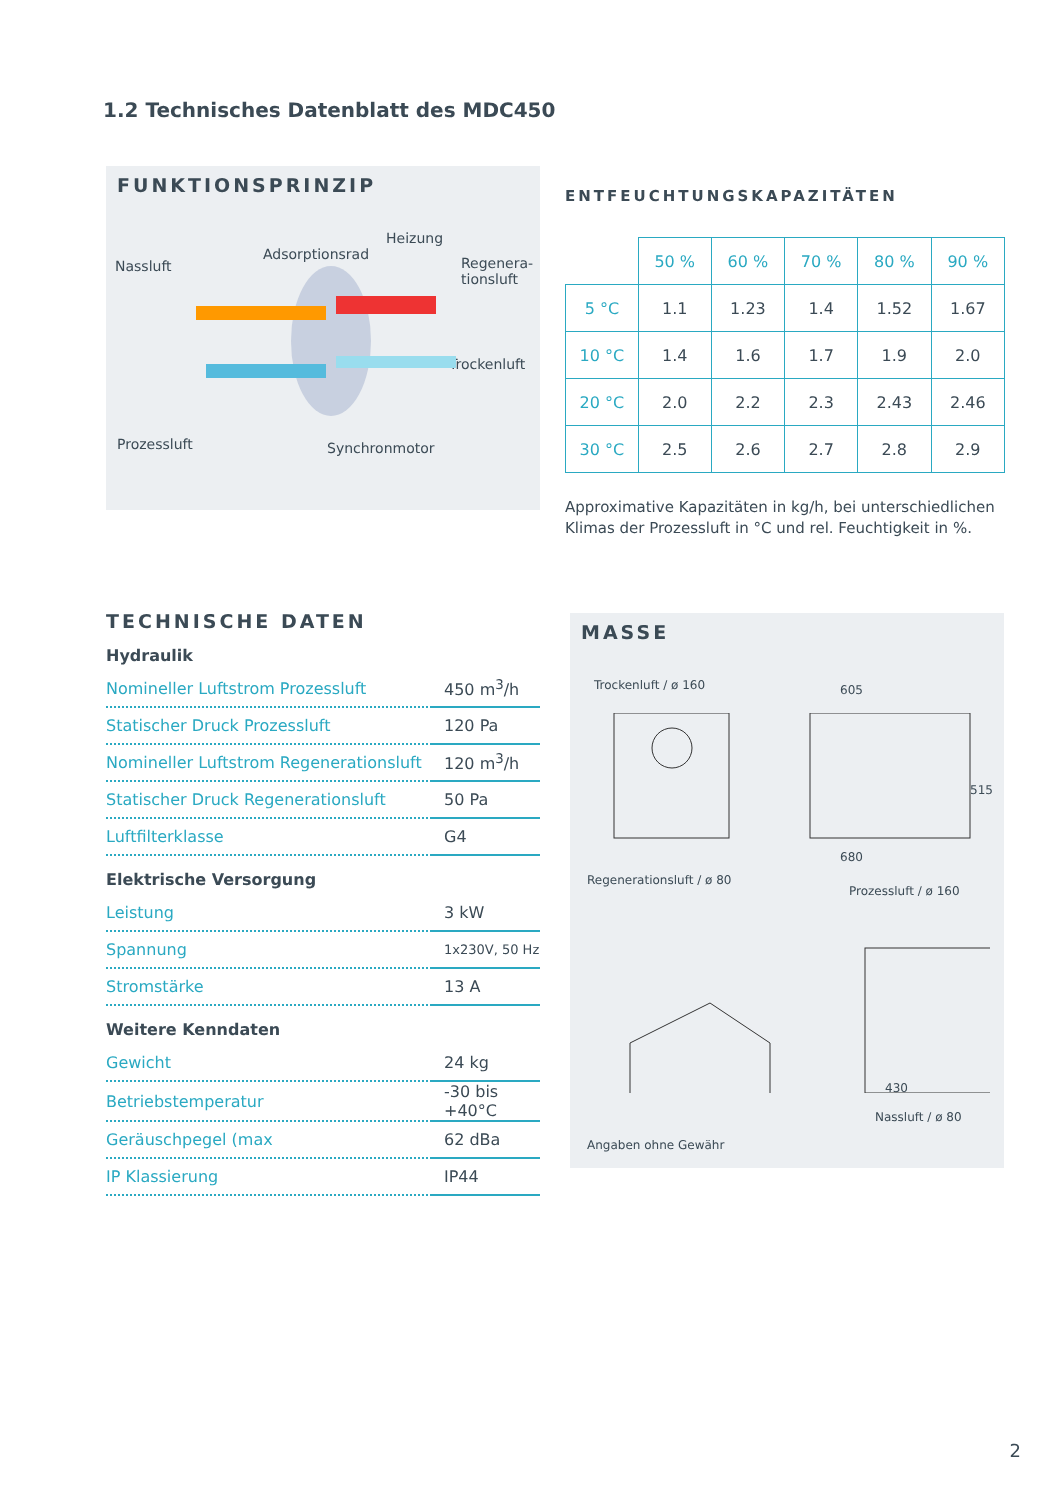1.2 Technisches Datenblatt des MDC450
FUNKTIONSPRINZIP
Heizung
Adsorptionsrad
Nassluft Regenera-
tionsluft
Trockenluft
Prozessluft Synchronmotor
ENTFEUCHTUNGSKAPAZITÄTEN
| | 50 % | 60 % | 70 % | 80 % | 90 % |
| --- | --- | --- | --- | --- | --- |
| 5 °C | 1.1 | 1.23 | 1.4 | 1.52 | 1.67 |
| 10 °C | 1.4 | 1.6 | 1.7 | 1.9 | 2.0 |
| 20 °C | 2.0 | 2.2 | 2.3 | 2.43 | 2.46 |
| 30 °C | 2.5 | 2.6 | 2.7 | 2.8 | 2.9 |
Approximative Kapazitäten in kg/h, bei unterschiedlichen Klimas der Prozessluft in °C und rel. Feuchtigkeit in %.
TECHNISCHE DATEN
Hydraulik
| Nomineller Luftstrom Prozessluft | 450 m<sup>3</sup>/h |
| Statischer Druck Prozessluft | 120 Pa |
| Nomineller Luftstrom Regenerationsluft | 120 m<sup>3</sup>/h |
| Statischer Druck Regenerationsluft | 50 Pa |
| Luftfilterklasse | G4 |
Elektrische Versorgung
| Leistung | 3 kW |
| Spannung | 1x230V, 50 Hz |
| Stromstärke | 13 A |
Weitere Kenndaten
| Gewicht | 24 kg |
| Betriebstemperatur | -30 bis +40°C |
| Geräuschpegel (max | 62 dBa |
| IP Klassierung | IP44 |
MASSE
Trockenluft / ø 160 605
515
680
Regenerationsluft / ø 80
Prozessluft / ø 160
430
Nassluft / ø 80
Angaben ohne Gewähr
2